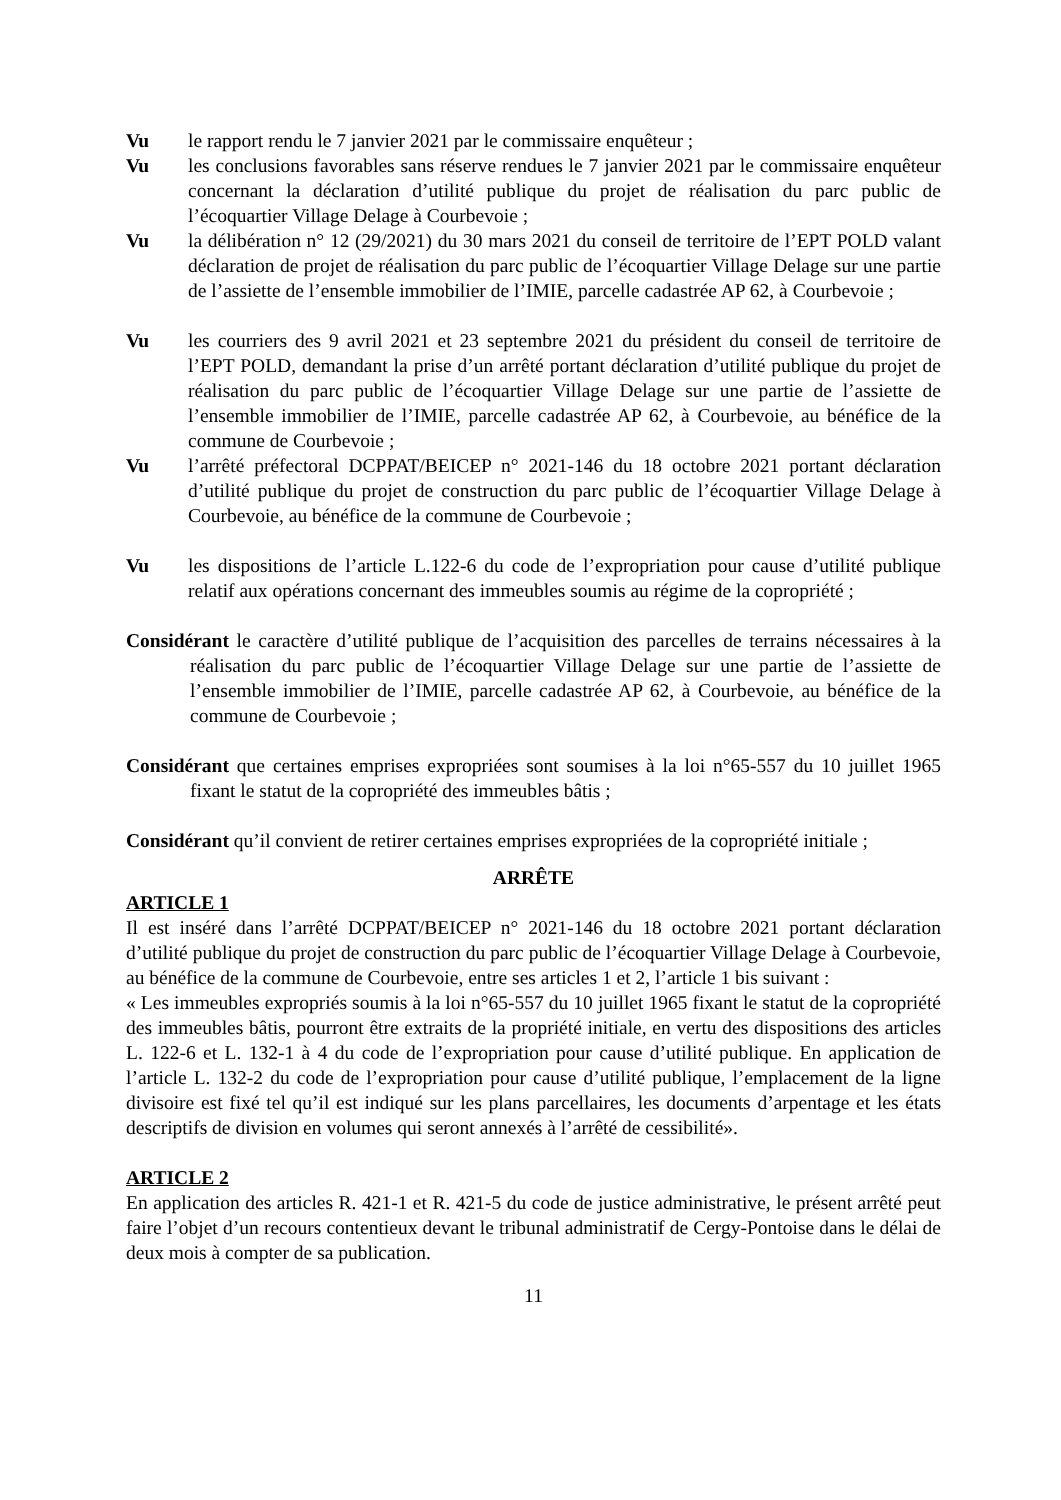Vu le rapport rendu le 7 janvier 2021 par le commissaire enquêteur ;
Vu les conclusions favorables sans réserve rendues le 7 janvier 2021 par le commissaire enquêteur concernant la déclaration d’utilité publique du projet de réalisation du parc public de l’écoquartier Village Delage à Courbevoie ;
Vu la délibération n° 12 (29/2021) du 30 mars 2021 du conseil de territoire de l’EPT POLD valant déclaration de projet de réalisation du parc public de l’écoquartier Village Delage sur une partie de l’assiette de l’ensemble immobilier de l’IMIE, parcelle cadastrée AP 62, à Courbevoie ;
Vu les courriers des 9 avril 2021 et 23 septembre 2021 du président du conseil de territoire de l’EPT POLD, demandant la prise d’un arrêté portant déclaration d’utilité publique du projet de réalisation du parc public de l’écoquartier Village Delage sur une partie de l’assiette de l’ensemble immobilier de l’IMIE, parcelle cadastrée AP 62, à Courbevoie, au bénéfice de la commune de Courbevoie ;
Vu l’arrêté préfectoral DCPPAT/BEICEP n° 2021-146 du 18 octobre 2021 portant déclaration d’utilité publique du projet de construction du parc public de l’écoquartier Village Delage à Courbevoie, au bénéfice de la commune de Courbevoie ;
Vu les dispositions de l’article L.122-6 du code de l’expropriation pour cause d’utilité publique relatif aux opérations concernant des immeubles soumis au régime de la copropriété ;
Considérant le caractère d’utilité publique de l’acquisition des parcelles de terrains nécessaires à la réalisation du parc public de l’écoquartier Village Delage sur une partie de l’assiette de l’ensemble immobilier de l’IMIE, parcelle cadastrée AP 62, à Courbevoie, au bénéfice de la commune de Courbevoie ;
Considérant que certaines emprises expropriées sont soumises à la loi n°65-557 du 10 juillet 1965 fixant le statut de la copropriété des immeubles bâtis ;
Considérant qu’il convient de retirer certaines emprises expropriées de la copropriété initiale ;
ARRÊTE
ARTICLE 1
Il est inséré dans l’arrêté DCPPAT/BEICEP n° 2021-146 du 18 octobre 2021 portant déclaration d’utilité publique du projet de construction du parc public de l’écoquartier Village Delage à Courbevoie, au bénéfice de la commune de Courbevoie, entre ses articles 1 et 2, l’article 1 bis suivant :
« Les immeubles expropriés soumis à la loi n°65-557 du 10 juillet 1965 fixant le statut de la copropriété des immeubles bâtis, pourront être extraits de la propriété initiale, en vertu des dispositions des articles L. 122-6 et L. 132-1 à 4 du code de l’expropriation pour cause d’utilité publique. En application de l’article L. 132-2 du code de l’expropriation pour cause d’utilité publique, l’emplacement de la ligne divisoire est fixé tel qu’il est indiqué sur les plans parcellaires, les documents d’arpentage et les états descriptifs de division en volumes qui seront annexés à l’arrêté de cessibilité».
ARTICLE 2
En application des articles R. 421-1 et R. 421-5 du code de justice administrative, le présent arrêté peut faire l’objet d’un recours contentieux devant le tribunal administratif de Cergy-Pontoise dans le délai de deux mois à compter de sa publication.
11